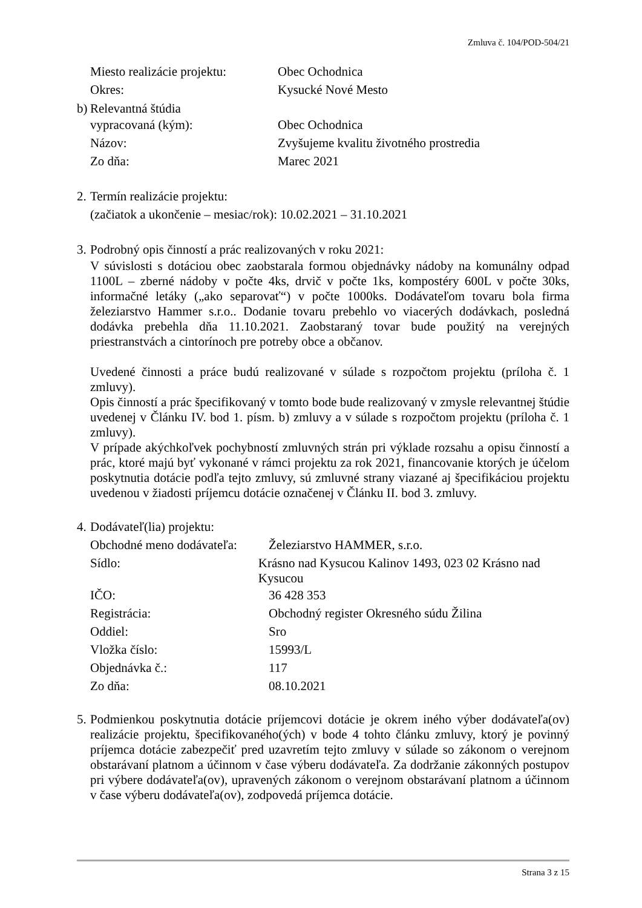Zmluva č. 104/POD-504/21
Miesto realizácie projektu:
Obec Ochodnica
Okres: Kysucké Nové Mesto
b)
Relevantná štúdia
vypracovaná (kým): Obec Ochodnica
Názov: Zvyšujeme kvalitu životného prostredia
Zo dňa: Marec 2021
2.
Termín realizácie projektu:
(začiatok a ukončenie – mesiac/rok): 10.02.2021 – 31.10.2021
3.
Podrobný opis činností a prác realizovaných v roku 2021:
V súvislosti s dotáciou obec zaobstarala formou objednávky nádoby na komunálny odpad 1100L – zberné nádoby v počte 4ks, drvič v počte 1ks, kompostéry 600L v počte 30ks, informačné letáky („ako separovať“) v počte 1000ks. Dodávateľom tovaru bola firma železiarstvo Hammer s.r.o.. Dodanie tovaru prebehlo vo viacerých dodávkach, posledná dodávka prebehla dňa 11.10.2021. Zaobstaraný tovar bude použitý na verejných priestranstvách a cintorínoch pre potreby obce a občanov.
Uvedené činnosti a práce budú realizované v súlade s rozpočtom projektu (príloha č. 1 zmluvy).
Opis činností a prác špecifikovaný v tomto bode bude realizovaný v zmysle relevantnej štúdie uvedenej v Článku IV. bod 1. písm. b) zmluvy a v súlade s rozpočtom projektu (príloha č. 1 zmluvy).
V prípade akýchkoľvek pochybností zmluvných strán pri výklade rozsahu a opisu činností a prác, ktoré majú byť vykonané v rámci projektu za rok 2021, financovanie ktorých je účelom poskytnutia dotácie podľa tejto zmluvy, sú zmluvné strany viazané aj špecifikáciou projektu uvedenou v žiadosti príjemcu dotácie označenej v Článku II. bod 3. zmluvy.
4.
Dodávateľ(lia) projektu:
Obchodné meno dodávateľa:
Železiarstvo HAMMER, s.r.o.
Sídlo:
Krásno nad Kysucou Kalinov 1493, 023 02 Krásno nad Kysucou
IČO: 36 428 353
Registrácia: Obchodný register Okresného súdu Žilina
Oddiel: Sro
Vložka číslo: 15993/L
Objednávka č.: 117
Zo dňa: 08.10.2021
5.
Podmienkou poskytnutia dotácie príjemcovi dotácie je okrem iného výber dodávateľa(ov) realizácie projektu, špecifikovaného(ých) v bode 4 tohto článku zmluvy, ktorý je povinný príjemca dotácie zabezpečiť pred uzavretím tejto zmluvy v súlade so zákonom o verejnom obstarávaní platnom a účinnom v čase výberu dodávateľa. Za dodržanie zákonných postupov pri výbere dodávateľa(ov), upravených zákonom o verejnom obstarávaní platnom a účinnom v čase výberu dodávateľa(ov), zodpovedá príjemca dotácie.
Strana 3 z 15